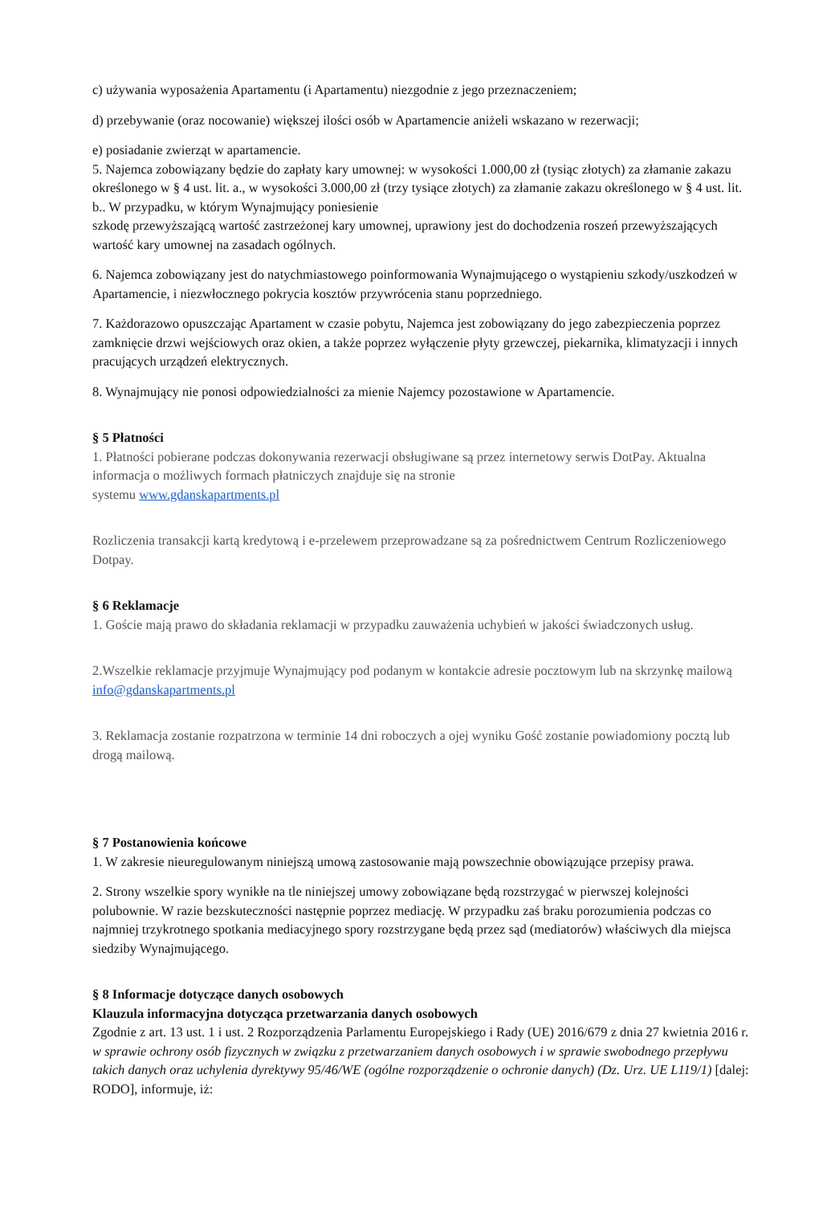c) używania wyposażenia Apartamentu (i Apartamentu) niezgodnie z jego przeznaczeniem;
d) przebywanie (oraz nocowanie) większej ilości osób w Apartamencie aniżeli wskazano w rezerwacji;
e) posiadanie zwierząt w apartamencie.
5. Najemca zobowiązany będzie do zapłaty kary umownej: w wysokości 1.000,00 zł (tysiąc złotych) za złamanie zakazu określonego w § 4 ust. lit. a., w wysokości 3.000,00 zł (trzy tysiące złotych) za złamanie zakazu określonego w § 4 ust. lit. b.. W przypadku, w którym Wynajmujący poniesienie
szkodę przewyższającą wartość zastrzeżonej kary umownej, uprawiony jest do dochodzenia roszeń przewyższających wartość kary umownej na zasadach ogólnych.
6. Najemca zobowiązany jest do natychmiastowego poinformowania Wynajmującego o wystąpieniu szkody/uszkodzeń w Apartamencie, i niezwłocznego pokrycia kosztów przywrócenia stanu poprzedniego.
7. Każdorazowo opuszczając Apartament w czasie pobytu, Najemca jest zobowiązany do jego zabezpieczenia poprzez zamknięcie drzwi wejściowych oraz okien, a także poprzez wyłączenie płyty grzewczej, piekarnika, klimatyzacji i innych pracujących urządzeń elektrycznych.
8. Wynajmujący nie ponosi odpowiedzialności za mienie Najemcy pozostawione w Apartamencie.
§ 5 Płatności
1. Płatności pobierane podczas dokonywania rezerwacji obsługiwane są przez internetowy serwis DotPay. Aktualna informacja o możliwych formach płatniczych znajduje się na stronie
systemu www.gdanskapartments.pl
Rozliczenia transakcji kartą kredytową i e-przelewem przeprowadzane są za pośrednictwem Centrum Rozliczeniowego Dotpay.
§ 6 Reklamacje
1. Goście mają prawo do składania reklamacji w przypadku zauważenia uchybień w jakości świadczonych usług.
2.Wszelkie reklamacje przyjmuje Wynajmujący pod podanym w kontakcie adresie pocztowym lub na skrzynkę mailową info@gdanskapartments.pl
3. Reklamacja zostanie rozpatrzona w terminie 14 dni roboczych a ojej wyniku Gość zostanie powiadomiony pocztą lub drogą mailową.
§ 7 Postanowienia końcowe
1. W zakresie nieuregulowanym niniejszą umową zastosowanie mają powszechnie obowiązujące przepisy prawa.
2. Strony wszelkie spory wynikłe na tle niniejszej umowy zobowiązane będą rozstrzygać w pierwszej kolejności polubownie. W razie bezskuteczności następnie poprzez mediację. W przypadku zaś braku porozumienia podczas co najmniej trzykrotnego spotkania mediacyjnego spory rozstrzygane będą przez sąd (mediatorów) właściwych dla miejsca siedziby Wynajmującego.
§ 8 Informacje dotyczące danych osobowych
Klauzula informacyjna dotycząca przetwarzania danych osobowych
Zgodnie z art. 13 ust. 1 i ust. 2 Rozporządzenia Parlamentu Europejskiego i Rady (UE) 2016/679 z dnia 27 kwietnia 2016 r. w sprawie ochrony osób fizycznych w związku z przetwarzaniem danych osobowych i w sprawie swobodnego przepływu takich danych oraz uchylenia dyrektywy 95/46/WE (ogólne rozporządzenie o ochronie danych) (Dz. Urz. UE L119/1) [dalej: RODO], informuje, iż: